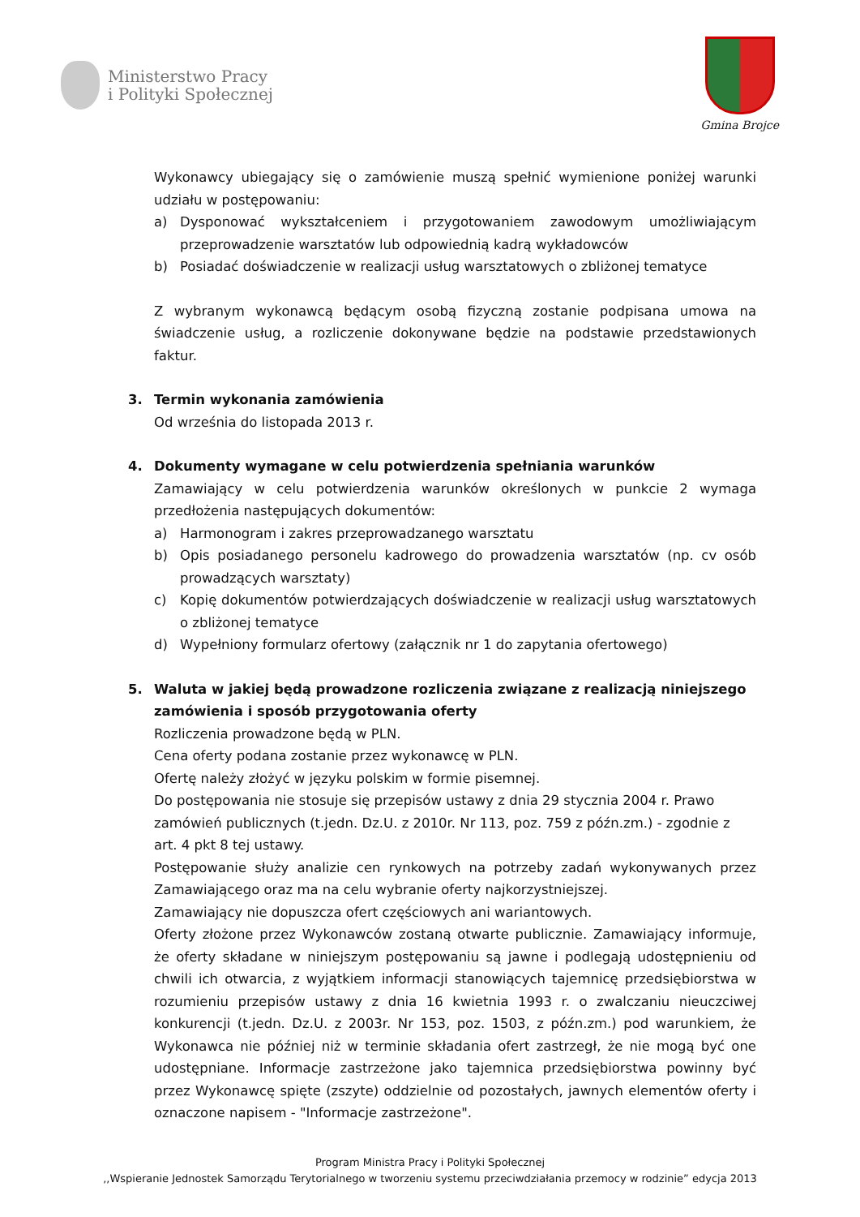Ministerstwo Pracy
i Polityki Społecznej
Gmina Brojce
Wykonawcy ubiegający się o zamówienie muszą spełnić wymienione poniżej warunki udziału w postępowaniu:
a) Dysponować wykształceniem i przygotowaniem zawodowym umożliwiającym przeprowadzenie warsztatów lub odpowiednią kadrą wykładowców
b) Posiadać doświadczenie w realizacji usług warsztatowych o zbliżonej tematyce
Z wybranym wykonawcą będącym osobą fizyczną zostanie podpisana umowa na świadczenie usług, a rozliczenie dokonywane będzie na podstawie przedstawionych faktur.
3. Termin wykonania zamówienia
Od września do listopada 2013 r.
4. Dokumenty wymagane w celu potwierdzenia spełniania warunków
Zamawiający w celu potwierdzenia warunków określonych w punkcie 2 wymaga przedłożenia następujących dokumentów:
a) Harmonogram i zakres przeprowadzanego warsztatu
b) Opis posiadanego personelu kadrowego do prowadzenia warsztatów (np. cv osób prowadzących warsztaty)
c) Kopię dokumentów potwierdzających doświadczenie w realizacji usług warsztatowych o zbliżonej tematyce
d) Wypełniony formularz ofertowy (załącznik nr 1 do zapytania ofertowego)
5. Waluta w jakiej będą prowadzone rozliczenia związane z realizacją niniejszego zamówienia i sposób przygotowania oferty
Rozliczenia prowadzone będą w PLN.
Cena oferty podana zostanie przez wykonawcę w PLN.
Ofertę należy złożyć w języku polskim w formie pisemnej.
Do postępowania nie stosuje się przepisów ustawy z dnia 29 stycznia 2004 r. Prawo zamówień publicznych (t.jedn. Dz.U. z 2010r. Nr 113, poz. 759 z późn.zm.) - zgodnie z art. 4 pkt 8 tej ustawy.
Postępowanie służy analizie cen rynkowych na potrzeby zadań wykonywanych przez Zamawiającego oraz ma na celu wybranie oferty najkorzystniejszej.
Zamawiający nie dopuszcza ofert częściowych ani wariantowych.
Oferty złożone przez Wykonawców zostaną otwarte publicznie. Zamawiający informuje, że oferty składane w niniejszym postępowaniu są jawne i podlegają udostępnieniu od chwili ich otwarcia, z wyjątkiem informacji stanowiących tajemnicę przedsiębiorstwa w rozumieniu przepisów ustawy z dnia 16 kwietnia 1993 r. o zwalczaniu nieuczciwej konkurencji (t.jedn. Dz.U. z 2003r. Nr 153, poz. 1503, z późn.zm.) pod warunkiem, że Wykonawca nie później niż w terminie składania ofert zastrzegł, że nie mogą być one udostępniane. Informacje zastrzeżone jako tajemnica przedsiębiorstwa powinny być przez Wykonawcę spięte (zszyte) oddzielnie od pozostałych, jawnych elementów oferty i oznaczone napisem - "Informacje zastrzeżone".
Program Ministra Pracy i Polityki Społecznej
,,Wspieranie Jednostek Samorządu Terytorialnego w tworzeniu systemu przeciwdziałania przemocy w rodzinie” edycja 2013